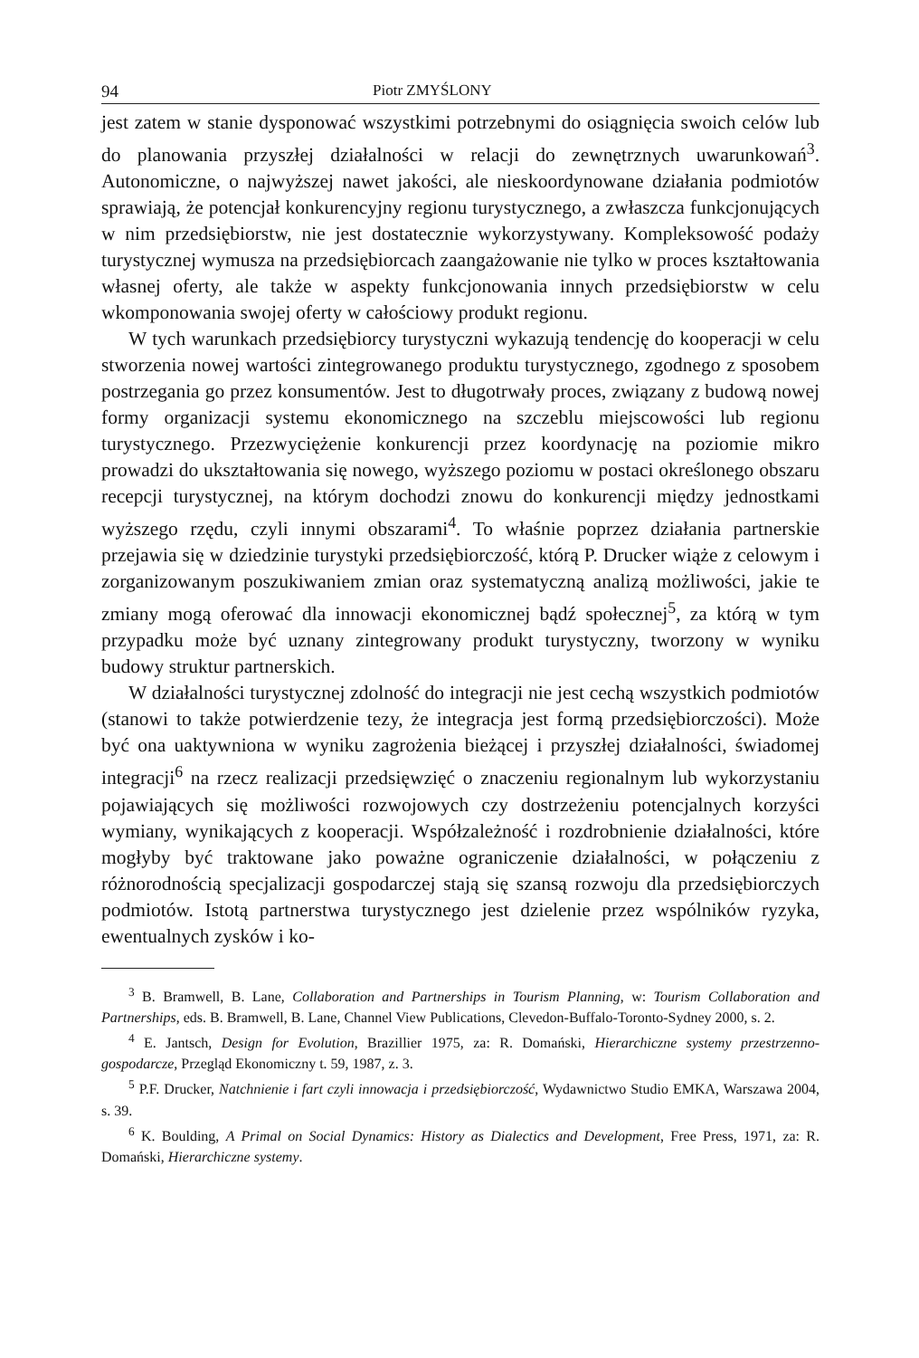94 Piotr ZMYŚLONY
jest zatem w stanie dysponować wszystkimi potrzebnymi do osiągnięcia swoich celów lub do planowania przyszłej działalności w relacji do zewnętrznych uwarunkowań<sup>3</sup>. Autonomiczne, o najwyższej nawet jakości, ale nieskoordynowane działania podmiotów sprawiają, że potencjał konkurencyjny regionu turystycznego, a zwłaszcza funkcjonujących w nim przedsiębiorstw, nie jest dostatecznie wykorzystywany. Kompleksowość podaży turystycznej wymusza na przedsiębiorcach zaangażowanie nie tylko w proces kształtowania własnej oferty, ale także w aspekty funkcjonowania innych przedsiębiorstw w celu wkomponowania swojej oferty w całościowy produkt regionu.
W tych warunkach przedsiębiorcy turystyczni wykazują tendencję do kooperacji w celu stworzenia nowej wartości zintegrowanego produktu turystycznego, zgodnego z sposobem postrzegania go przez konsumentów. Jest to długotrwały proces, związany z budową nowej formy organizacji systemu ekonomicznego na szczeblu miejscowości lub regionu turystycznego. Przezwyciężenie konkurencji przez koordynację na poziomie mikro prowadzi do ukształtowania się nowego, wyższego poziomu w postaci określonego obszaru recepcji turystycznej, na którym dochodzi znowu do konkurencji między jednostkami wyższego rzędu, czyli innymi obszarami<sup>4</sup>. To właśnie poprzez działania partnerskie przejawia się w dziedzinie turystyki przedsiębiorczość, którą P. Drucker wiąże z celowym i zorganizowanym poszukiwaniem zmian oraz systematyczną analizą możliwości, jakie te zmiany mogą oferować dla innowacji ekonomicznej bądź społecznej<sup>5</sup>, za którą w tym przypadku może być uznany zintegrowany produkt turystyczny, tworzony w wyniku budowy struktur partnerskich.
W działalności turystycznej zdolność do integracji nie jest cechą wszystkich podmiotów (stanowi to także potwierdzenie tezy, że integracja jest formą przedsiębiorczości). Może być ona uaktywniona w wyniku zagrożenia bieżącej i przyszłej działalności, świadomej integracji<sup>6</sup> na rzecz realizacji przedsięwzięć o znaczeniu regionalnym lub wykorzystaniu pojawiających się możliwości rozwojowych czy dostrzeżeniu potencjalnych korzyści wymiany, wynikających z kooperacji. Współzależność i rozdrobnienie działalności, które mogłyby być traktowane jako poważne ograniczenie działalności, w połączeniu z różnorodnością specjalizacji gospodarczej stają się szansą rozwoju dla przedsiębiorczych podmiotów. Istotą partnerstwa turystycznego jest dzielenie przez wspólników ryzyka, ewentualnych zysków i ko-
<sup>3</sup> B. Bramwell, B. Lane, Collaboration and Partnerships in Tourism Planning, w: Tourism Collaboration and Partnerships, eds. B. Bramwell, B. Lane, Channel View Publications, Clevedon-Buffalo-Toronto-Sydney 2000, s. 2.
<sup>4</sup> E. Jantsch, Design for Evolution, Brazillier 1975, za: R. Domański, Hierarchiczne systemy przestrzenno-gospodarcze, Przegląd Ekonomiczny t. 59, 1987, z. 3.
<sup>5</sup> P.F. Drucker, Natchnienie i fart czyli innowacja i przedsiębiorczość, Wydawnictwo Studio EMKA, Warszawa 2004, s. 39.
<sup>6</sup> K. Boulding, A Primal on Social Dynamics: History as Dialectics and Development, Free Press, 1971, za: R. Domański, Hierarchiczne systemy.